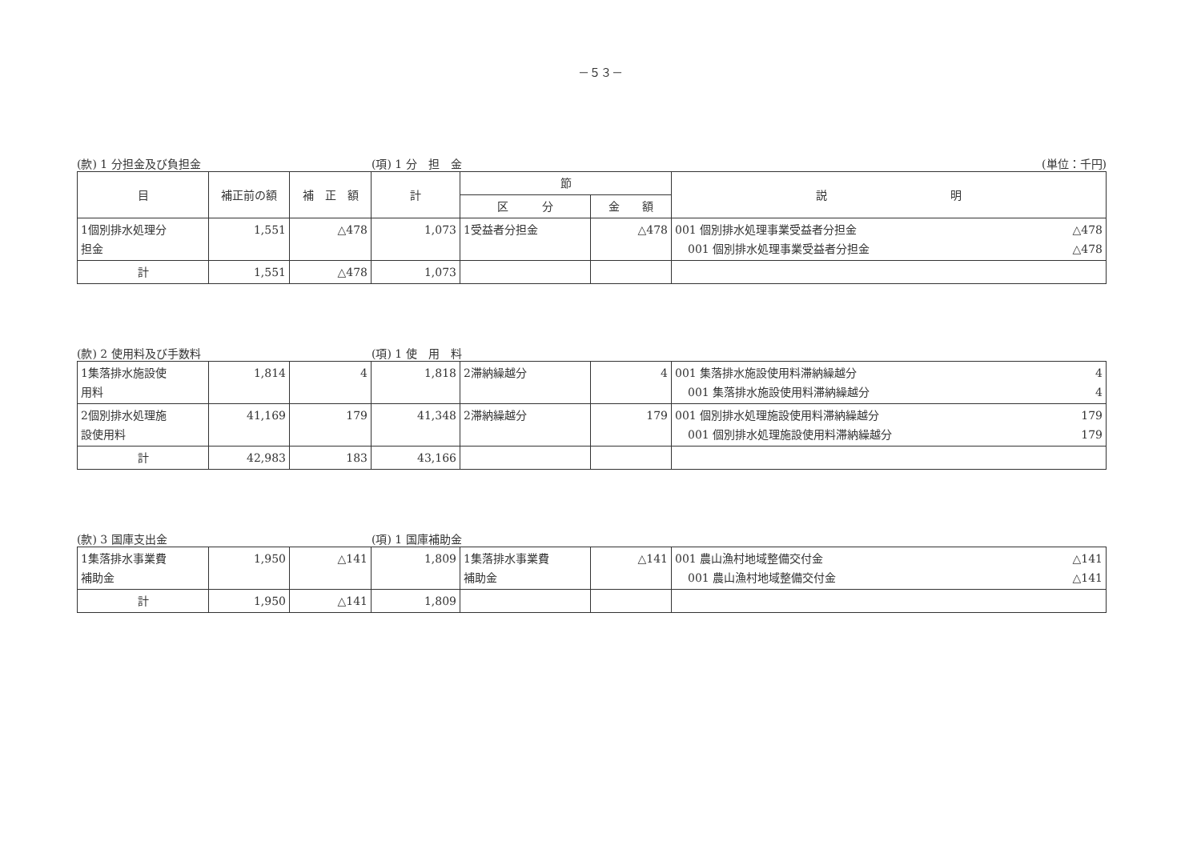－５３－
(款) 1 分担金及び負担金 (項) 1 分　担　金 (単位：千円)
| 目 | 補正前の額 | 補 正 額 | 計 | 節 | | 説 明 |
| --- | --- | --- | --- | --- | --- | --- |
| | | | | 区 分 | 金 額 | |
| 1個別排水処理分 担金 | 1,551 | △478 | 1,073 | 1受益者分担金 | △478 | 001 個別排水処理事業受益者分担金 △478 001 個別排水処理事業受益者分担金 △478 |
| 計 | 1,551 | △478 | 1,073 | | | |
(款) 2 使用料及び手数料 (項) 1 使　用　料
| 1集落排水施設使 用料 | 1,814 | 4 | 1,818 | 2滞納繰越分 | 4 | 001 集落排水施設使用料滞納繰越分 4 001 集落排水施設使用料滞納繰越分 4 |
| 2個別排水処理施 設使用料 | 41,169 | 179 | 41,348 | 2滞納繰越分 | 179 | 001 個別排水処理施設使用料滞納繰越分 179 001 個別排水処理施設使用料滞納繰越分 179 |
| 計 | 42,983 | 183 | 43,166 | | | |
(款) 3 国庫支出金 (項) 1 国庫補助金
| 1集落排水事業費 補助金 | 1,950 | △141 | 1,809 | 1集落排水事業費 補助金 | △141 | 001 農山漁村地域整備交付金 △141 001 農山漁村地域整備交付金 △141 |
| 計 | 1,950 | △141 | 1,809 | | | |